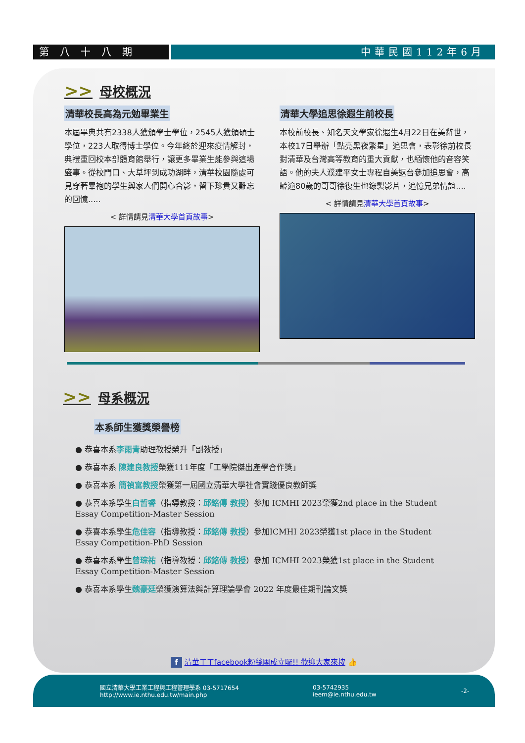第八十八期 中華民國112年6月
>> 母校概況
清華校長高為元勉畢業生
本屆畢典共有2338人獲頒學士學位，2545人獲頒碩士學位，223人取得博士學位。今年終於迎來疫情解封，典禮重回校本部體育館舉行，讓更多畢業生能參與這場盛事。從校門口、大草坪到成功湖畔，清華校園隨處可見穿著畢袍的學生與家人們開心合影，留下珍貴又難忘的回憶.....
< 詳情請見清華大學首頁故事>
清華大學追思徐遐生前校長
本校前校長、知名天文學家徐遐生4月22日在美辭世，本校17日舉辦「點亮黑夜繁星」追思會，表彰徐前校長對清華及台灣高等教育的重大貢獻，也緬懷他的音容笑語。他的夫人濮建平女士專程自美返台參加追思會，高齡逾80歲的哥哥徐復生也錄製影片，追憶兄弟情誼....
< 詳情請見清華大學首頁故事>
>> 母系概況
本系師生獲獎榮譽榜
● 恭喜本系李雨青助理教授榮升「副教授」
● 恭喜本系 陳建良教授榮獲111年度「工學院傑出產學合作獎」
● 恭喜本系 簡禎富教授榮獲第一屆國立清華大學社會實踐優良教師獎
● 恭喜本系學生白哲睿（指導教授：邱銘傳 教授）參加 ICMHI 2023榮獲2nd place in the Student Essay Competition-Master Session
● 恭喜本系學生危佳容（指導教授：邱銘傳 教授）參加ICMHI 2023榮獲1st place in the Student Essay Competition-PhD Session
● 恭喜本系學生曾琮祐（指導教授：邱銘傳 教授）參加 ICMHI 2023榮獲1st place in the Student Essay Competition-Master Session
● 恭喜本系學生魏豪廷榮獲演算法與計算理論學會 2022 年度最佳期刊論文獎
f 清華工工facebook粉絲團成立囉!! 歡迎大家來按 👍
國立清華大學工業工程與工程管理學系 03-5717654
http://www.ie.nthu.edu.tw/main.php
03-5742935
ieem@ie.nthu.edu.tw
-2-